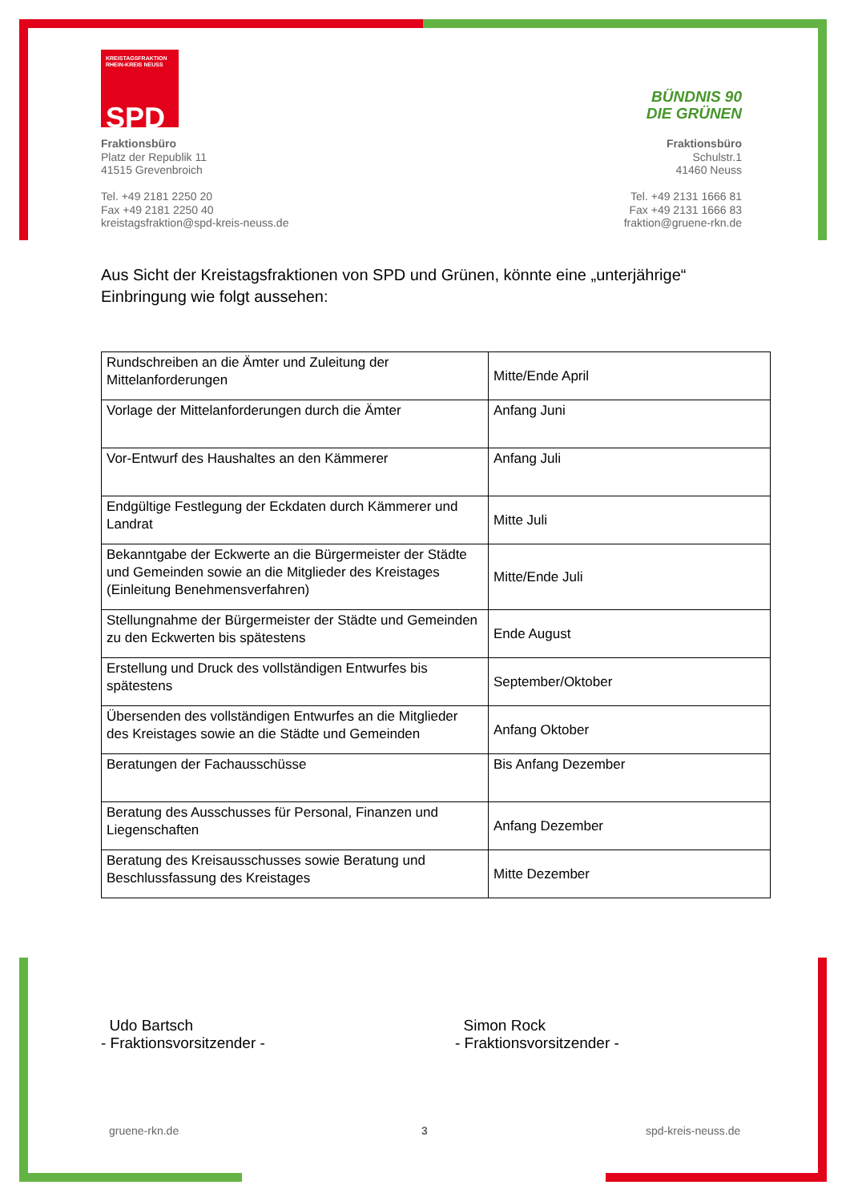KREISTAGSFRAKTION
RHEIN-KREIS NEUSS
SPD
Fraktionsbüro
Platz der Republik 11
41515 Grevenbroich
Tel. +49 2181 2250 20
Fax +49 2181 2250 40
kreistagsfraktion@spd-kreis-neuss.de
BÜNDNIS 90
DIE GRÜNEN
Fraktionsbüro
Schulstr.1
41460 Neuss
Tel. +49 2131 1666 81
Fax +49 2131 1666 83
fraktion@gruene-rkn.de
Aus Sicht der Kreistagsfraktionen von SPD und Grünen, könnte eine „unterjährige“ Einbringung wie folgt aussehen:
| Rundschreiben an die Ämter und Zuleitung der Mittelanforderungen | Mitte/Ende April |
| Vorlage der Mittelanforderungen durch die Ämter | Anfang Juni |
| Vor-Entwurf des Haushaltes an den Kämmerer | Anfang Juli |
| Endgültige Festlegung der Eckdaten durch Kämmerer und Landrat | Mitte Juli |
| Bekanntgabe der Eckwerte an die Bürgermeister der Städte und Gemeinden sowie an die Mitglieder des Kreistages (Einleitung Benehmensverfahren) | Mitte/Ende Juli |
| Stellungnahme der Bürgermeister der Städte und Gemeinden zu den Eckwerten bis spätestens | Ende August |
| Erstellung und Druck des vollständigen Entwurfes bis spätestens | September/Oktober |
| Übersenden des vollständigen Entwurfes an die Mitglieder des Kreistages sowie an die Städte und Gemeinden | Anfang Oktober |
| Beratungen der Fachausschüsse | Bis Anfang Dezember |
| Beratung des Ausschusses für Personal, Finanzen und Liegenschaften | Anfang Dezember |
| Beratung des Kreisausschusses sowie Beratung und Beschlussfassung des Kreistages | Mitte Dezember |
Udo Bartsch
- Fraktionsvorsitzender -
Simon Rock
- Fraktionsvorsitzender -
gruene-rkn.de 3 spd-kreis-neuss.de